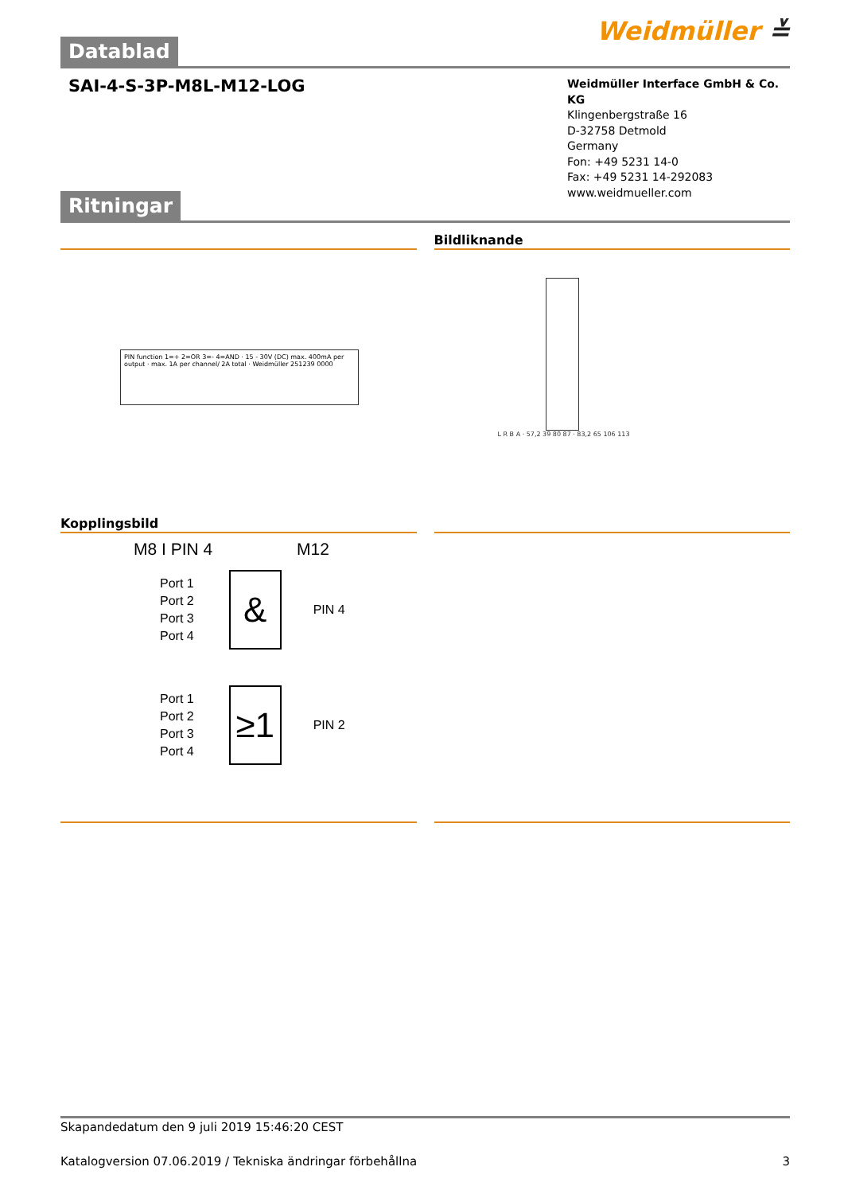Weidmüller ≚
Datablad
SAI-4-S-3P-M8L-M12-LOG
Weidmüller Interface GmbH & Co. KG
Klingenbergstraße 16
D-32758 Detmold
Germany
Fon: +49 5231 14-0
Fax: +49 5231 14-292083
www.weidmueller.com
Ritningar
PIN function 1=+ 2=OR 3=- 4=AND · 15 - 30V (DC) max. 400mA per output · max. 1A per channel/ 2A total · Weidmüller 251239 0000
Bildliknande
L R B A · 57,2 39 80 87 · 83,2 65 106 113
Kopplingsbild
M8 I PIN 4 M12
Port 1
Port 2
Port 3
Port 4
&
PIN 4
Port 1
Port 2
Port 3
Port 4
≥1
PIN 2
Skapandedatum den 9 juli 2019 15:46:20 CEST
Katalogversion 07.06.2019 / Tekniska ändringar förbehållna 3